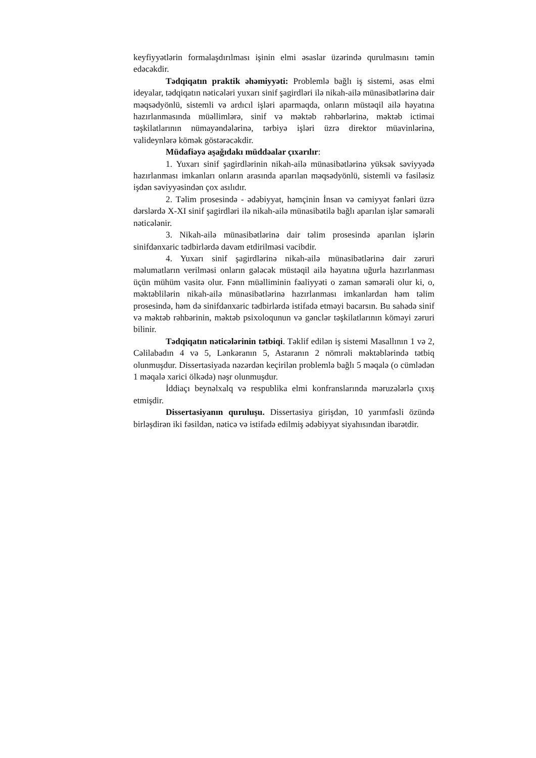keyfiyyətlərin formalaşdırılması işinin elmi əsaslar üzərində qurulmasını təmin edəcəkdir.
Tədqiqatın praktik əhəmiyyəti: Problemlə bağlı iş sistemi, əsas elmi ideyalar, tədqiqatın nəticələri yuxarı sinif şagirdləri ilə nikah-ailə münasibətlərinə dair məqsədyönlü, sistemli və ardıcıl işləri aparmaqda, onların müstəqil ailə həyatına hazırlanmasında müəllimlərə, sinif və məktəb rəhbərlərinə, məktəb ictimai təşkilatlarının nümayəndələrinə, tərbiyə işləri üzrə direktor müavinlərinə, valideynlərə kömək göstərəcəkdir.
Müdafiəyə aşağıdakı müddəalar çıxarılır:
1. Yuxarı sinif şagirdlərinin nikah-ailə münasibətlərinə yüksək səviyyədə hazırlanması imkanları onların arasında aparılan məqsədyönlü, sistemli və fasiləsiz işdən səviyyəsindən çox asılıdır.
2. Təlim prosesində - ədəbiyyat, həmçinin İnsan və cəmiyyət fənləri üzrə dərslərdə X-XI sinif şagirdləri ilə nikah-ailə münasibətilə bağlı aparılan işlər səmərəli nəticələnir.
3. Nikah-ailə münasibətlərinə dair təlim prosesində aparılan işlərin sinifdənxaric tədbirlərdə davam etdirilməsi vacibdir.
4. Yuxarı sinif şagirdlərinə nikah-ailə münasibətlərinə dair zəruri məlumatların verilməsi onların gələcək müstəqil ailə həyatına uğurla hazırlanması üçün mühüm vasitə olur. Fənn müəlliminin fəaliyyəti o zaman səmərəli olur ki, o, məktəblilərin nikah-ailə münasibətlərinə hazırlanması imkanlardan həm təlim prosesində, həm də sinifdənxaric tədbirlərdə istifadə etməyi bacarsın. Bu sahədə sinif və məktəb rəhbərinin, məktəb psixoloqunun və gənclər təşkilatlarının köməyi zəruri bilinir.
Tədqiqatın nəticələrinin tətbiqi. Təklif edilən iş sistemi Masallının 1 və 2, Cəlilabadın 4 və 5, Lənkəranın 5, Astaranın 2 nömrəli məktəblərində tətbiq olunmuşdur. Dissertasiyada nəzərdən keçirilən problemlə bağlı 5 məqalə (o cümlədən 1 məqalə xarici ölkədə) nəşr olunmuşdur.
İddiaçı beynəlxalq və respublika elmi konfranslarında məruzələrlə çıxış etmişdir.
Dissertasiyanın quruluşu. Dissertasiya girişdən, 10 yarımfəsli özündə birləşdirən iki fəsildən, nəticə və istifadə edilmiş ədəbiyyat siyahısından ibarətdir.